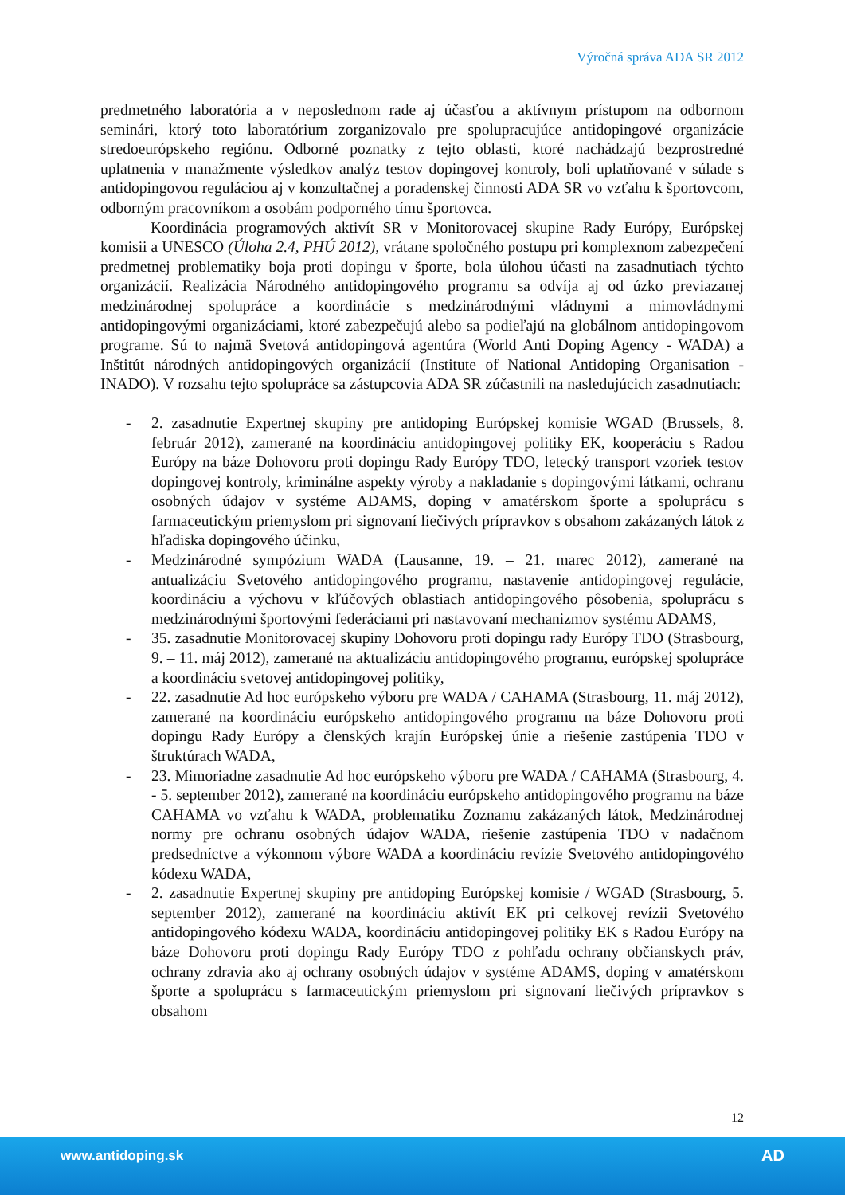Výročná správa ADA SR 2012
predmetného laboratória a v neposlednom rade aj účasťou a aktívnym prístupom na odbornom seminári, ktorý toto laboratórium zorganizovalo pre spolupracujúce antidopingové organizácie stredoeurópskeho regiónu. Odborné poznatky z tejto oblasti, ktoré nachádzajú bezprostredné uplatnenia v manažmente výsledkov analýz testov dopingovej kontroly, boli uplatňované v súlade s antidopingovou reguláciou aj v konzultačnej a poradenskej činnosti ADA SR vo vzťahu k športovcom, odborným pracovníkom a osobám podporného tímu športovca.
Koordinácia programových aktivít SR v Monitorovacej skupine Rady Európy, Európskej komisii a UNESCO (Úloha 2.4, PHÚ 2012), vrátane spoločného postupu pri komplexnom zabezpečení predmetnej problematiky boja proti dopingu v športe, bola úlohou účasti na zasadnutiach týchto organizácií. Realizácia Národného antidopingového programu sa odvíja aj od úzko previazanej medzinárodnej spolupráce a koordinácie s medzinárodnými vládnymi a mimovládnymi antidopingovými organizáciami, ktoré zabezpečujú alebo sa podieľajú na globálnom antidopingovom programe. Sú to najmä Svetová antidopingová agentúra (World Anti Doping Agency - WADA) a Inštitút národných antidopingových organizácií (Institute of National Antidoping Organisation - INADO). V rozsahu tejto spolupráce sa zástupcovia ADA SR zúčastnili na nasledujúcich zasadnutiach:
- 2. zasadnutie Expertnej skupiny pre antidoping Európskej komisie WGAD (Brussels, 8. február 2012), zamerané na koordináciu antidopingovej politiky EK, kooperáciu s Radou Európy na báze Dohovoru proti dopingu Rady Európy TDO, letecký transport vzoriek testov dopingovej kontroly, kriminálne aspekty výroby a nakladanie s dopingovými látkami, ochranu osobných údajov v systéme ADAMS, doping v amatérskom športe a spoluprácu s farmaceutickým priemyslom pri signovaní liečivých prípravkov s obsahom zakázaných látok z hľadiska dopingového účinku,
- Medzinárodné sympózium WADA (Lausanne, 19. – 21. marec 2012), zamerané na antualizáciu Svetového antidopingového programu, nastavenie antidopingovej regulácie, koordináciu a výchovu v kľúčových oblastiach antidopingového pôsobenia, spoluprácu s medzinárodnými športovými federáciami pri nastavovaní mechanizmov systému ADAMS,
- 35. zasadnutie Monitorovacej skupiny Dohovoru proti dopingu rady Európy TDO (Strasbourg, 9. – 11. máj 2012), zamerané na aktualizáciu antidopingového programu, európskej spolupráce a koordináciu svetovej antidopingovej politiky,
- 22. zasadnutie Ad hoc európskeho výboru pre WADA / CAHAMA (Strasbourg, 11. máj 2012), zamerané na koordináciu európskeho antidopingového programu na báze Dohovoru proti dopingu Rady Európy a členských krajín Európskej únie a riešenie zastúpenia TDO v štruktúrach WADA,
- 23. Mimoriadne zasadnutie Ad hoc európskeho výboru pre WADA / CAHAMA (Strasbourg, 4. - 5. september 2012), zamerané na koordináciu európskeho antidopingového programu na báze CAHAMA vo vzťahu k WADA, problematiku Zoznamu zakázaných látok, Medzinárodnej normy pre ochranu osobných údajov WADA, riešenie zastúpenia TDO v nadačnom predsedníctve a výkonnom výbore WADA a koordináciu revízie Svetového antidopingového kódexu WADA,
- 2. zasadnutie Expertnej skupiny pre antidoping Európskej komisie / WGAD (Strasbourg, 5. september 2012), zamerané na koordináciu aktivít EK pri celkovej revízii Svetového antidopingového kódexu WADA, koordináciu antidopingovej politiky EK s Radou Európy na báze Dohovoru proti dopingu Rady Európy TDO z pohľadu ochrany občianskych práv, ochrany zdravia ako aj ochrany osobných údajov v systéme ADAMS, doping v amatérskom športe a spoluprácu s farmaceutickým priemyslom pri signovaní liečivých prípravkov s obsahom
12
www.antidoping.sk AD